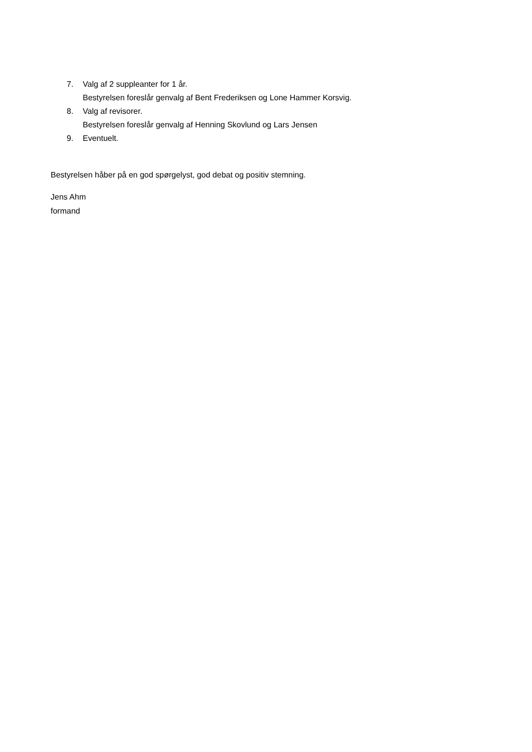7. Valg af 2 suppleanter for 1 år.
Bestyrelsen foreslår genvalg af Bent Frederiksen og Lone Hammer Korsvig.
8. Valg af revisorer.
Bestyrelsen foreslår genvalg af Henning Skovlund og Lars Jensen
9. Eventuelt.
Bestyrelsen håber på en god spørgelyst, god debat og positiv stemning.
Jens Ahm
formand